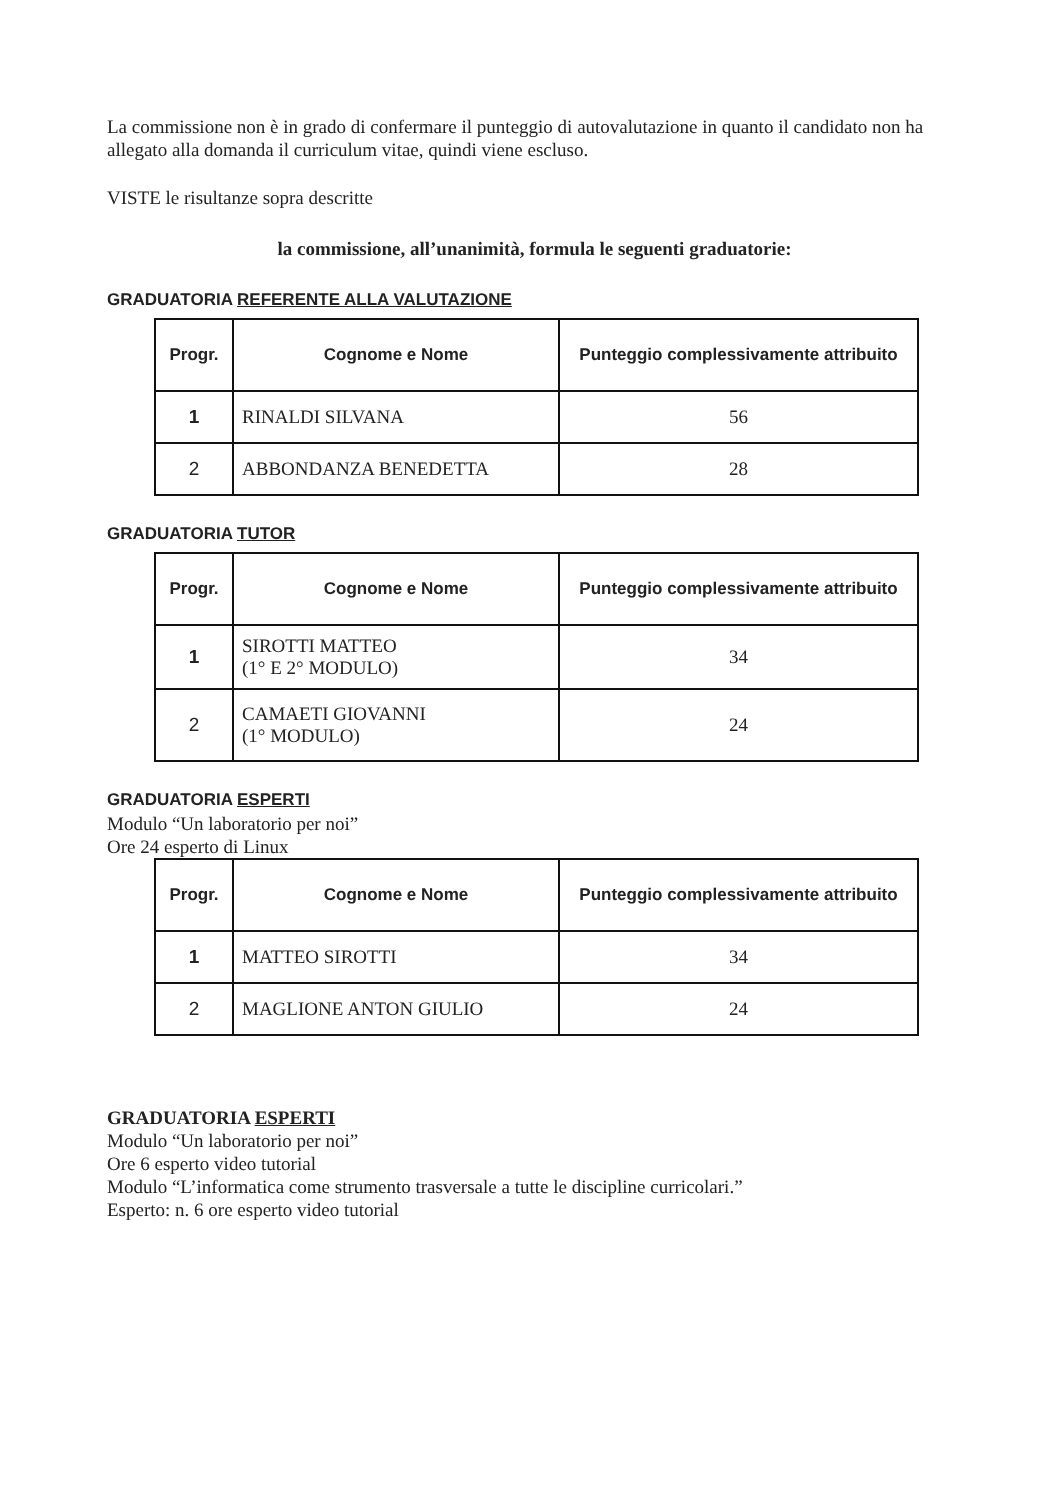La commissione non è in grado di confermare il punteggio di autovalutazione in quanto il candidato non ha allegato alla domanda il curriculum vitae, quindi viene escluso.
VISTE le risultanze sopra descritte
la commissione, all’unanimità, formula le seguenti graduatorie:
GRADUATORIA REFERENTE ALLA VALUTAZIONE
| Progr. | Cognome e Nome | Punteggio complessivamente attribuito |
| --- | --- | --- |
| 1 | RINALDI SILVANA | 56 |
| 2 | ABBONDANZA BENEDETTA | 28 |
GRADUATORIA TUTOR
| Progr. | Cognome e Nome | Punteggio complessivamente attribuito |
| --- | --- | --- |
| 1 | SIROTTI MATTEO (1° E 2° MODULO) | 34 |
| 2 | CAMAETI GIOVANNI (1° MODULO) | 24 |
GRADUATORIA ESPERTI
Modulo “Un laboratorio per noi”
Ore 24 esperto di Linux
| Progr. | Cognome e Nome | Punteggio complessivamente attribuito |
| --- | --- | --- |
| 1 | MATTEO SIROTTI | 34 |
| 2 | MAGLIONE ANTON GIULIO | 24 |
GRADUATORIA ESPERTI
Modulo “Un laboratorio per noi”
Ore 6 esperto video tutorial
Modulo “L’informatica come strumento trasversale a tutte le discipline curricolari.”
Esperto: n. 6 ore esperto video tutorial